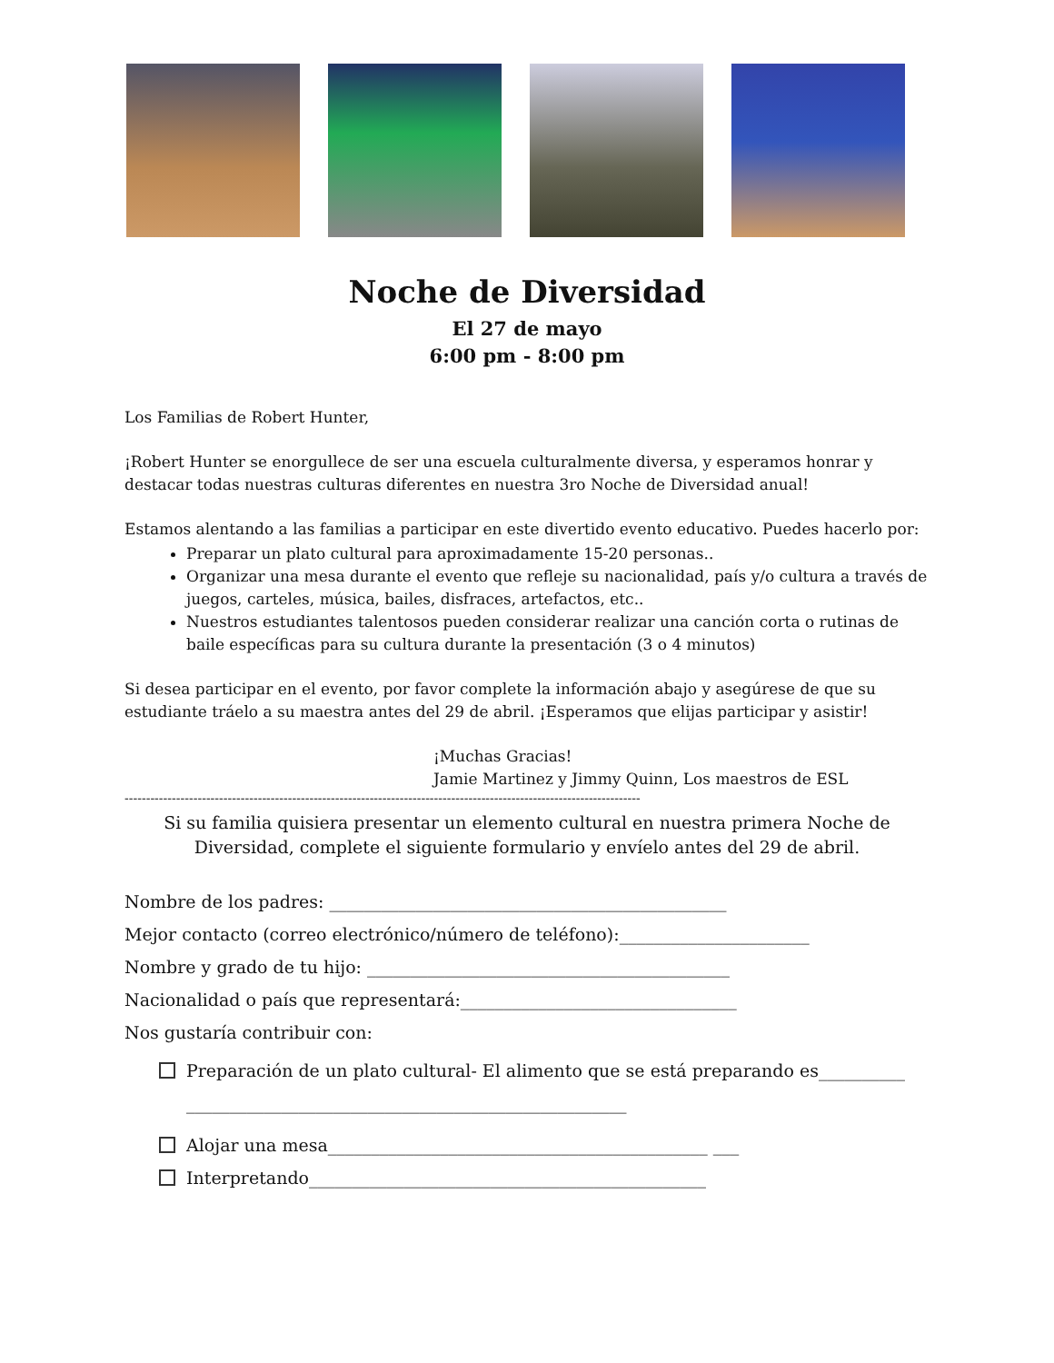Noche de Diversidad
El 27 de mayo
6:00 pm - 8:00 pm
Los Familias de Robert Hunter,
¡Robert Hunter se enorgullece de ser una escuela culturalmente diversa, y esperamos honrar y destacar todas nuestras culturas diferentes en nuestra 3ro Noche de Diversidad anual!
Estamos alentando a las familias a participar en este divertido evento educativo. Puedes hacerlo por:
Preparar un plato cultural para aproximadamente 15-20 personas..
Organizar una mesa durante el evento que refleje su nacionalidad, país y/o cultura a través de juegos, carteles, música, bailes, disfraces, artefactos, etc..
Nuestros estudiantes talentosos pueden considerar realizar una canción corta o rutinas de baile específicas para su cultura durante la presentación (3 o 4 minutos)
Si desea participar en el evento, por favor complete la información abajo y asegúrese de que su estudiante tráelo a su maestra antes del 29 de abril. ¡Esperamos que elijas participar y asistir!
¡Muchas Gracias!
Jamie Martinez y Jimmy Quinn, Los maestros de ESL
------------------------------------------------------------------------------------------------------------------------
Si su familia quisiera presentar un elemento cultural en nuestra primera Noche de Diversidad, complete el siguiente formulario y envíelo antes del 29 de abril.
Nombre de los padres: ______________________________________________
Mejor contacto (correo electrónico/número de teléfono):______________________
Nombre y grado de tu hijo: __________________________________________
Nacionalidad o país que representará:________________________________
Nos gustaría contribuir con:
Preparación de un plato cultural- El alimento que se está preparando es__________
___________________________________________________
Alojar una mesa____________________________________________ ___
Interpretando______________________________________________